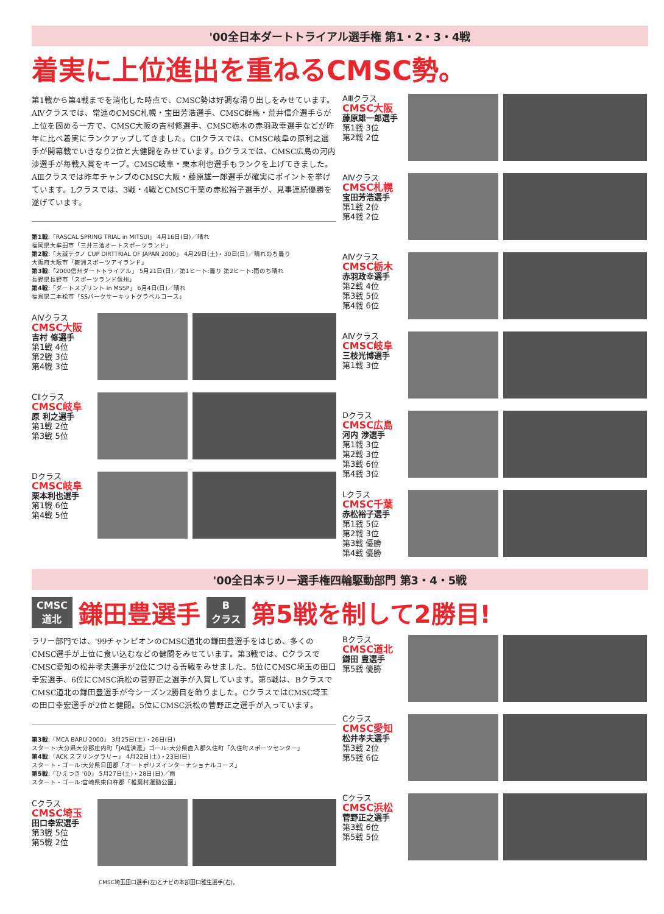'00全日本ダートトライアル選手権 第1・2・3・4戦
着実に上位進出を重ねるCMSC勢。
第1戦から第4戦までを消化した時点で、CMSC勢は好調な滑り出しをみせています。AⅣクラスでは、常連のCMSC札幌・宝田芳浩選手、CMSC群馬・荒井信介選手らが上位を固める一方で、CMSC大阪の吉村修選手、CMSC栃木の赤羽政幸選手などが昨年に比べ着実にランクアップしてきました。CⅡクラスでは、CMSC岐阜の原利之選手が開幕戦でいきなり2位と大健闘をみせています。Dクラスでは、CMSC広島の河内渉選手が毎戦入賞をキープ。CMSC岐阜・栗本利也選手もランクを上げてきました。AⅢクラスでは昨年チャンプのCMSC大阪・藤原雄一郎選手が確実にポイントを挙げています。Lクラスでは、3戦・4戦とCMSC千葉の赤松裕子選手が、見事連続優勝を遂げています。
第1戦:「RASCAL SPRING TRIAL in MITSUI」 4月16日(日)／晴れ
福岡県大牟田市「三井三池オートスポーツランド」
第2戦:「大誠テクノ CUP DIRTTRIAL OF JAPAN 2000」 4月29日(土)・30日(日)／晴れのち曇り
大阪府大阪市「舞洲スポーツアイランド」
第3戦:「2000信州ダートトライアル」 5月21日(日)／第1ヒート:曇り 第2ヒート:雨のち晴れ
長野県長野市「スポーツランド信州」
第4戦:「ダートスプリント in MSSP」 6月4日(日)／晴れ
福島県二本松市「SSパークサーキットグラベルコース」
AⅣクラス
CMSC大阪
吉村 修選手
第1戦 4位
第2戦 3位
第4戦 3位
CⅡクラス
CMSC岐阜
原 利之選手
第1戦 2位
第3戦 5位
Dクラス
CMSC岐阜
栗本利也選手
第1戦 6位
第4戦 5位
AⅢクラス
CMSC大阪
藤原雄一郎選手
第1戦 3位
第2戦 2位
AⅣクラス
CMSC札幌
宝田芳浩選手
第1戦 2位
第4戦 2位
AⅣクラス
CMSC栃木
赤羽政幸選手
第2戦 4位
第3戦 5位
第4戦 6位
AⅣクラス
CMSC岐阜
三枝光博選手
第1戦 3位
Dクラス
CMSC広島
河内 渉選手
第1戦 3位
第2戦 3位
第3戦 6位
第4戦 3位
Lクラス
CMSC千葉
赤松裕子選手
第1戦 5位
第2戦 3位
第3戦 優勝
第4戦 優勝
'00全日本ラリー選手権四輪駆動部門 第3・4・5戦
CMSC
道北 鎌田豊選手 B
クラス 第5戦を制して2勝目!
ラリー部門では、'99チャンピオンのCMSC道北の鎌田豊選手をはじめ、多くのCMSC選手が上位に食い込むなどの健闘をみせています。第3戦では、CクラスでCMSC愛知の松井孝夫選手が2位につける善戦をみせました。5位にCMSC埼玉の田口幸宏選手、6位にCMSC浜松の菅野正之選手が入賞しています。第5戦は、BクラスでCMSC道北の鎌田豊選手が今シーズン2勝目を飾りました。CクラスではCMSC埼玉の田口幸宏選手が2位と健闘。5位にCMSC浜松の菅野正之選手が入っています。
第3戦:「MCA BARU 2000」 3月25日(土)・26日(日)
スタート:大分県大分郡庄内町「JA経済連」ゴール:大分県直入郡久住町「久住町スポーツセンター」
第4戦:「ACK スプリングラリー」 4月22日(土)・23日(日)
スタート・ゴール:大分県日田郡「オートポリスインターナショナルコース」
第5戦:「ひえつき '00」 5月27日(土)・28日(日)／雨
スタート・ゴール:宮崎県東臼杵郡「椎葉村運動公園」
Cクラス
CMSC埼玉
田口幸宏選手
第3戦 5位
第5戦 2位
CMSC埼玉田口選手(左)とナビの本部田口雅生選手(右)。
Bクラス
CMSC道北
鎌田 豊選手
第5戦 優勝
Cクラス
CMSC愛知
松井孝夫選手
第3戦 2位
第5戦 6位
Cクラス
CMSC浜松
菅野正之選手
第3戦 6位
第5戦 5位